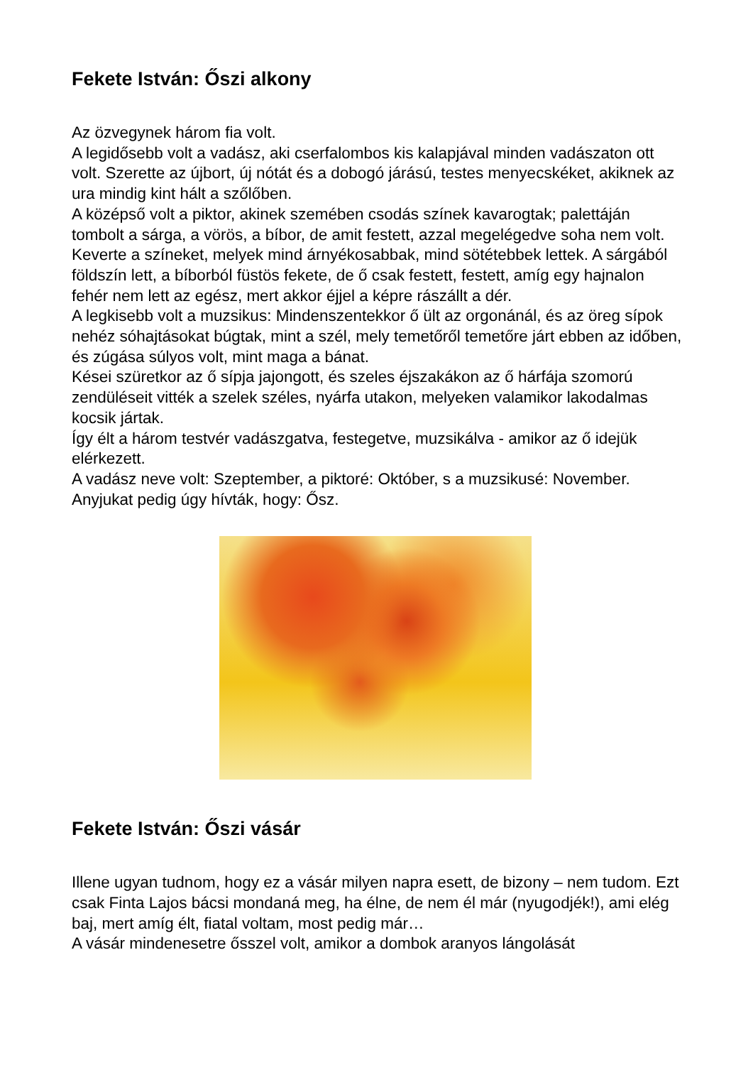Fekete István: Őszi alkony
Az özvegynek három fia volt.
A legidősebb volt a vadász, aki cserfalombos kis kalapjával minden vadászaton ott volt. Szerette az újbort, új nótát és a dobogó járású, testes menyecskéket, akiknek az ura mindig kint hált a szőlőben.
A középső volt a piktor, akinek szemében csodás színek kavarogtak; palettáján tombolt a sárga, a vörös, a bíbor, de amit festett, azzal megelégedve soha nem volt. Keverte a színeket, melyek mind árnyékosabbak, mind sötétebbek lettek. A sárgából földszín lett, a bíborból füstös fekete, de ő csak festett, festett, amíg egy hajnalon fehér nem lett az egész, mert akkor éjjel a képre rászállt a dér.
A legkisebb volt a muzsikus: Mindenszentekkor ő ült az orgonánál, és az öreg sípok nehéz sóhajtásokat búgtak, mint a szél, mely temetőről temetőre járt ebben az időben, és zúgása súlyos volt, mint maga a bánat.
Kései szüretkor az ő sípja jajongott, és szeles éjszakákon az ő hárfája szomorú zendüléseit vitték a szelek széles, nyárfa utakon, melyeken valamikor lakodalmas kocsik jártak.
Így élt a három testvér vadászgatva, festegetve, muzsikálva - amikor az ő idejük elérkezett.
A vadász neve volt: Szeptember, a piktoré: Október, s a muzsikusé: November.
Anyjukat pedig úgy hívták, hogy: Ősz.
Fekete István: Őszi vásár
Illene ugyan tudnom, hogy ez a vásár milyen napra esett, de bizony – nem tudom. Ezt csak Finta Lajos bácsi mondaná meg, ha élne, de nem él már (nyugodjék!), ami elég baj, mert amíg élt, fiatal voltam, most pedig már…
A vásár mindenesetre ősszel volt, amikor a dombok aranyos lángolását